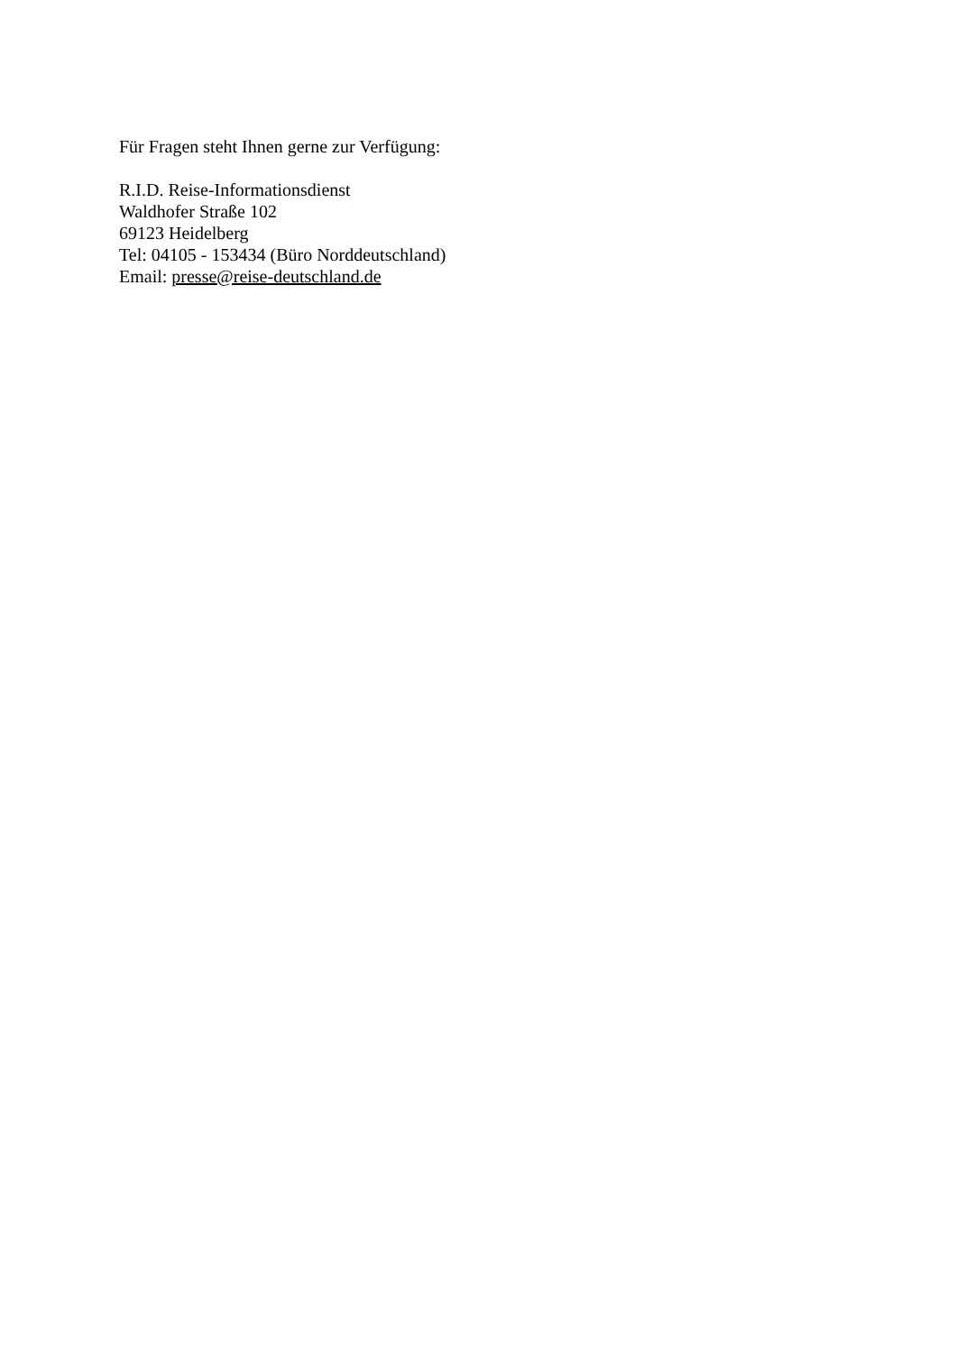Für Fragen steht Ihnen gerne zur Verfügung:
R.I.D. Reise-Informationsdienst
Waldhofer Straße 102
69123 Heidelberg
Tel: 04105 - 153434 (Büro Norddeutschland)
Email: presse@reise-deutschland.de